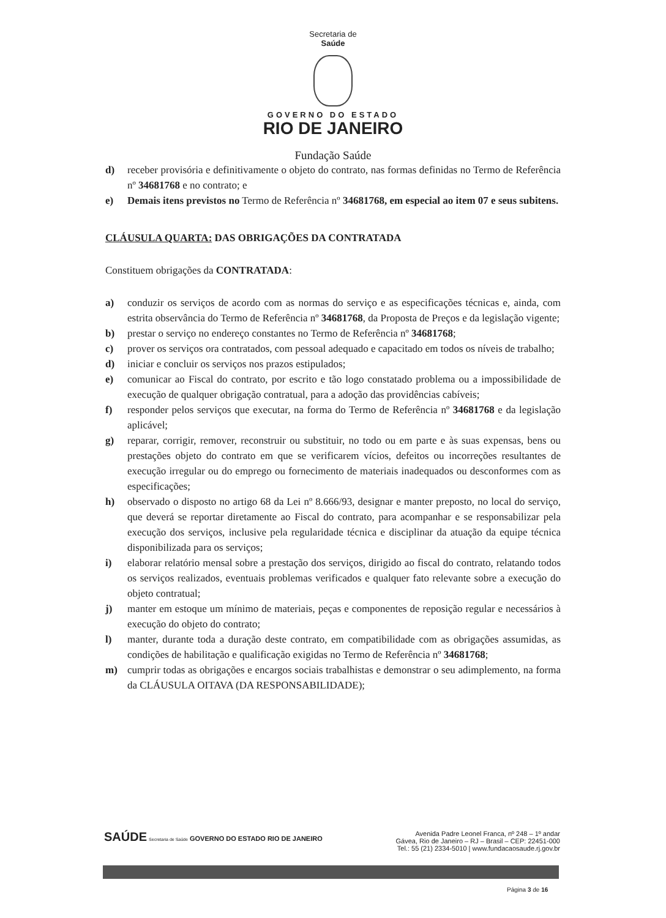Secretaria de
Saúde
GOVERNO DO ESTADO
RIO DE JANEIRO
Fundação Saúde
d) receber provisória e definitivamente o objeto do contrato, nas formas definidas no Termo de Referência nº 34681768 e no contrato; e
e) Demais itens previstos no Termo de Referência nº 34681768, em especial ao item 07 e seus subitens.
CLÁUSULA QUARTA: DAS OBRIGAÇÕES DA CONTRATADA
Constituem obrigações da CONTRATADA:
a) conduzir os serviços de acordo com as normas do serviço e as especificações técnicas e, ainda, com estrita observância do Termo de Referência nº 34681768, da Proposta de Preços e da legislação vigente;
b) prestar o serviço no endereço constantes no Termo de Referência nº 34681768;
c) prover os serviços ora contratados, com pessoal adequado e capacitado em todos os níveis de trabalho;
d) iniciar e concluir os serviços nos prazos estipulados;
e) comunicar ao Fiscal do contrato, por escrito e tão logo constatado problema ou a impossibilidade de execução de qualquer obrigação contratual, para a adoção das providências cabíveis;
f) responder pelos serviços que executar, na forma do Termo de Referência nº 34681768 e da legislação aplicável;
g) reparar, corrigir, remover, reconstruir ou substituir, no todo ou em parte e às suas expensas, bens ou prestações objeto do contrato em que se verificarem vícios, defeitos ou incorreções resultantes de execução irregular ou do emprego ou fornecimento de materiais inadequados ou desconformes com as especificações;
h) observado o disposto no artigo 68 da Lei nº 8.666/93, designar e manter preposto, no local do serviço, que deverá se reportar diretamente ao Fiscal do contrato, para acompanhar e se responsabilizar pela execução dos serviços, inclusive pela regularidade técnica e disciplinar da atuação da equipe técnica disponibilizada para os serviços;
i) elaborar relatório mensal sobre a prestação dos serviços, dirigido ao fiscal do contrato, relatando todos os serviços realizados, eventuais problemas verificados e qualquer fato relevante sobre a execução do objeto contratual;
j) manter em estoque um mínimo de materiais, peças e componentes de reposição regular e necessários à execução do objeto do contrato;
l) manter, durante toda a duração deste contrato, em compatibilidade com as obrigações assumidas, as condições de habilitação e qualificação exigidas no Termo de Referência nº 34681768;
m) cumprir todas as obrigações e encargos sociais trabalhistas e demonstrar o seu adimplemento, na forma da CLÁUSULA OITAVA (DA RESPONSABILIDADE);
SAÚDE Secretaria de Saúde GOVERNO DO ESTADO RIO DE JANEIRO
Avenida Padre Leonel Franca, nº 248 – 1º andar
Gávea, Rio de Janeiro – RJ – Brasil – CEP: 22451-000
Tel.: 55 (21) 2334-5010 | www.fundacaosaude.rj.gov.br
Página 3 de 16